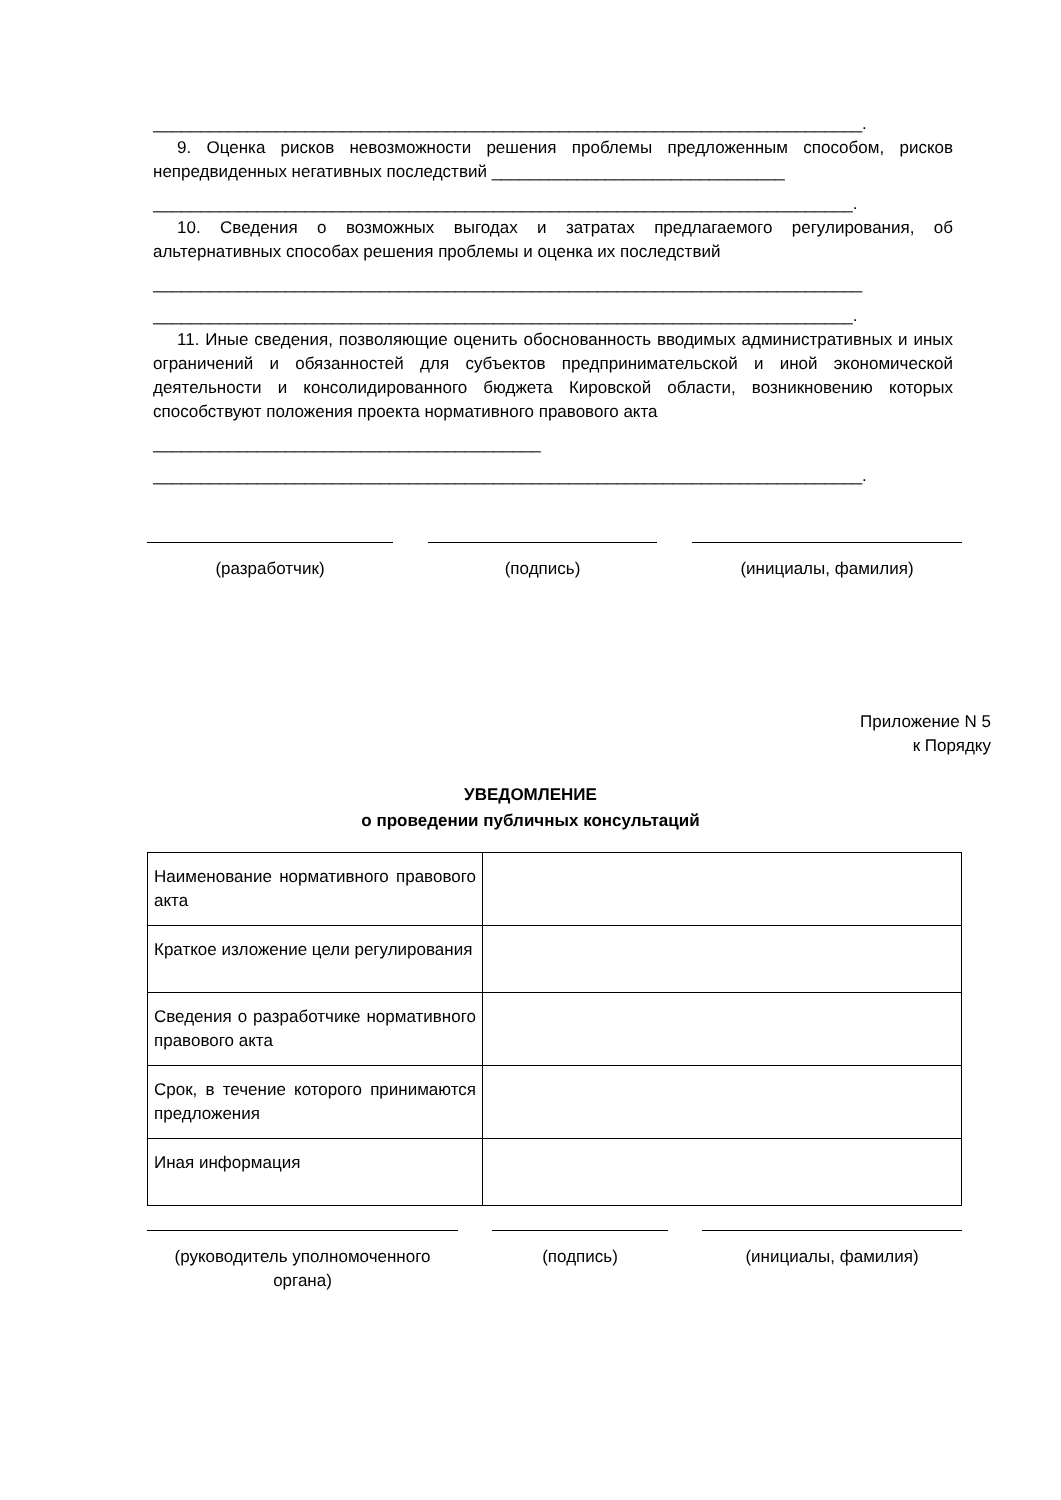___________________________________________________________________________.
9. Оценка рисков невозможности решения проблемы предложенным способом, рисков непредвиденных негативных последствий _______________________________
__________________________________________________________________________.
10. Сведения о возможных выгодах и затратах предлагаемого регулирования, об альтернативных способах решения проблемы и оценка их последствий
___________________________________________________________________________
__________________________________________________________________________.
11. Иные сведения, позволяющие оценить обоснованность вводимых административных и иных ограничений и обязанностей для субъектов предпринимательской и иной экономической деятельности и консолидированного бюджета Кировской области, возникновению которых способствуют положения проекта нормативного правового акта
_________________________________________
___________________________________________________________________________.
(разработчик) (подпись) (инициалы, фамилия)
Приложение N 5
к Порядку
УВЕДОМЛЕНИЕ
о проведении публичных консультаций
| Наименование нормативного правового акта | |
| Краткое изложение цели регулирования | |
| Сведения о разработчике нормативного правового акта | |
| Срок, в течение которого принимаются предложения | |
| Иная информация | |
(руководитель уполномоченного органа)
(подпись) (инициалы, фамилия)